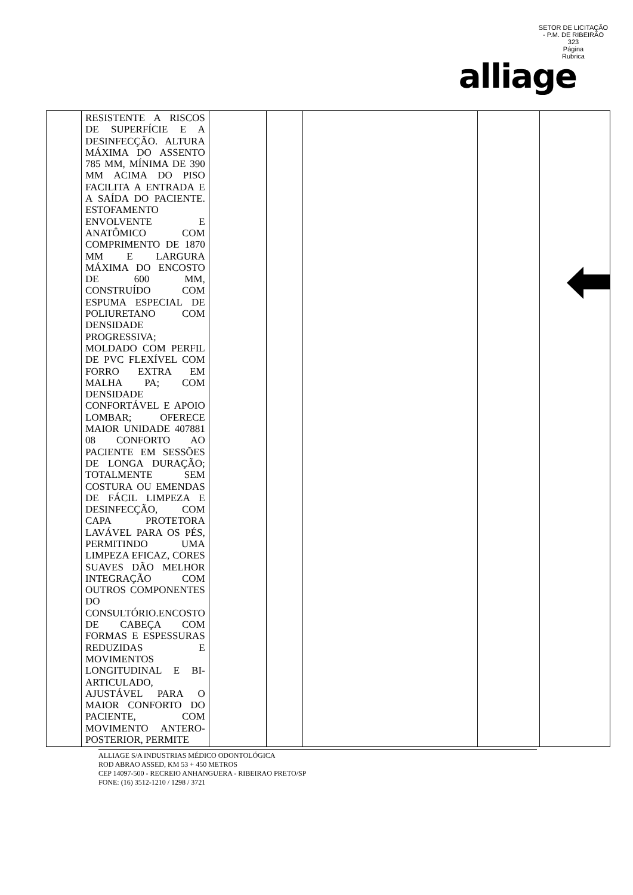SETOR DE LICITAÇÃO - P.M. DE RIBEIRÃO
323
Página
Rubrica
alliage
| | RESISTENTE A RISCOS DE SUPERFÍCIE E A DESINFECÇÃO. ALTURA MÁXIMA DO ASSENTO 785 MM, MÍNIMA DE 390 MM ACIMA DO PISO FACILITA A ENTRADA E A SAÍDA DO PACIENTE. ESTOFAMENTO ENVOLVENTE E ANATÔMICO COM COMPRIMENTO DE 1870 MM E LARGURA MÁXIMA DO ENCOSTO DE 600 MM, CONSTRUÍDO COM ESPUMA ESPECIAL DE POLIURETANO COM DENSIDADE PROGRESSIVA; MOLDADO COM PERFIL DE PVC FLEXÍVEL COM FORRO EXTRA EM MALHA PA; COM DENSIDADE CONFORTÁVEL E APOIO LOMBAR; OFERECE MAIOR UNIDADE 407881 08 CONFORTO AO PACIENTE EM SESSÕES DE LONGA DURAÇÃO; TOTALMENTE SEM COSTURA OU EMENDAS DE FÁCIL LIMPEZA E DESINFECÇÃO, COM CAPA PROTETORA LAVÁVEL PARA OS PÉS, PERMITINDO UMA LIMPEZA EFICAZ, CORES SUAVES DÃO MELHOR INTEGRAÇÃO COM OUTROS COMPONENTES DO CONSULTÓRIO.ENCOSTO DE CABEÇA COM FORMAS E ESPESSURAS REDUZIDAS E MOVIMENTOS LONGITUDINAL E BI-ARTICULADO, AJUSTÁVEL PARA O MAIOR CONFORTO DO PACIENTE, COM MOVIMENTO ANTERO-POSTERIOR, PERMITE | | | | | |
ALLIAGE S/A INDUSTRIAS MÉDICO ODONTOLÓGICA
ROD ABRAO ASSED, KM 53 + 450 METROS
CEP 14097-500 - RECREIO ANHANGUERA - RIBEIRAO PRETO/SP
FONE: (16) 3512-1210 / 1298 / 3721